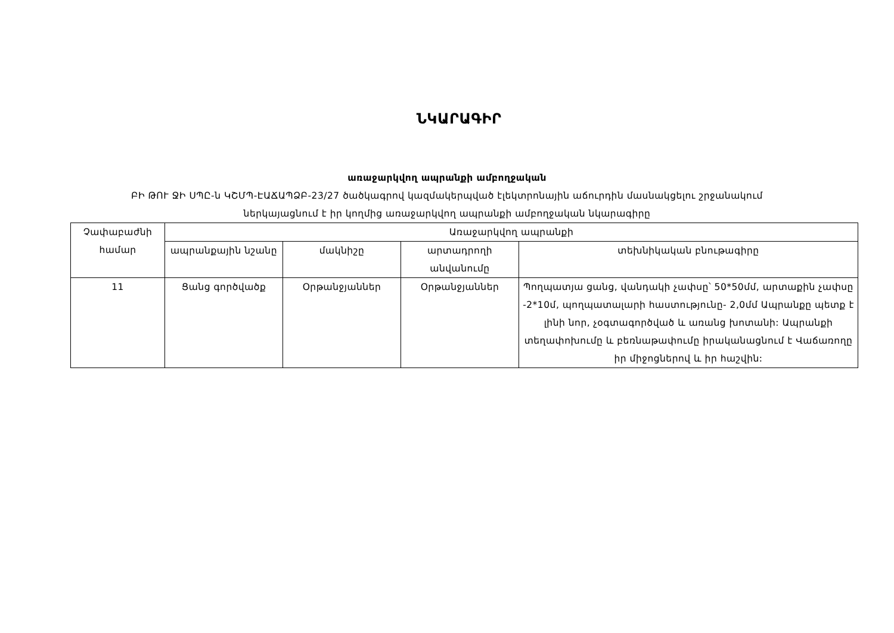ՆԿԱՐԱԳԻՐ
առաջարկվող ապրանքի ամբողջական
ԲԻ ԹՈՒ ՋԻ ՍՊԸ-ն ԿՇՄՊ-ԷԱՃԱՊՁԲ-23/27 ծածկագրով կազմակերպված էլեկտրոնային աճուրդին մասնակցելու շրջանակում
ներկայացնում է իր կողմից առաջարկվող ապրանքի ամբողջական նկարագիրը
| Չափաբաժնի համար | Առաջարկվող ապրանքի | | | |
| --- | --- | --- | --- | --- |
| | ապրանքային նշանը | մակնիշը | արտադրողի անվանումը | տեխնիկական բնութագիրը |
| 11 | Ցանց գործվածք | Օրթանջյաններ | Օրթանջյաններ | Պողպատյա ցանց, վանդակի չափսը՝ 50*50մմ, արտաքին չափսը -2*10մ, պողպատալարի հաստությունը- 2,0մմ Ապրանքը պետք է լինի նոր, չօգտագործված և առանց խոտանի: Ապրանքի տեղափոխումը և բեռնաթափումը իրականացնում է Վաճառողը իր միջոցներով և իր հաշվին: |